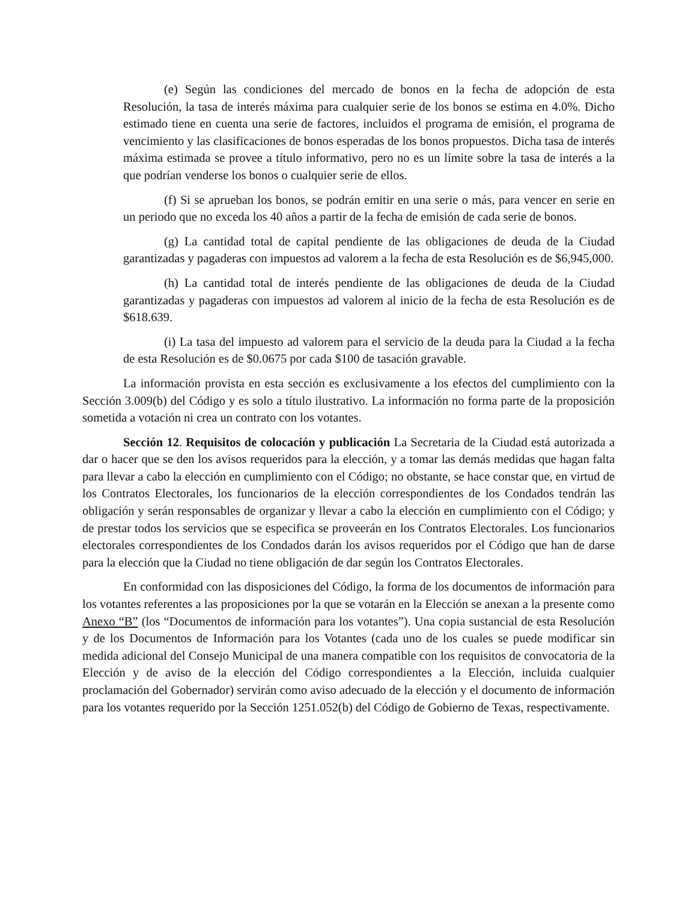(e) Según las condiciones del mercado de bonos en la fecha de adopción de esta Resolución, la tasa de interés máxima para cualquier serie de los bonos se estima en 4.0%. Dicho estimado tiene en cuenta una serie de factores, incluidos el programa de emisión, el programa de vencimiento y las clasificaciones de bonos esperadas de los bonos propuestos. Dicha tasa de interés máxima estimada se provee a título informativo, pero no es un límite sobre la tasa de interés a la que podrían venderse los bonos o cualquier serie de ellos.
(f) Si se aprueban los bonos, se podrán emitir en una serie o más, para vencer en serie en un periodo que no exceda los 40 años a partir de la fecha de emisión de cada serie de bonos.
(g) La cantidad total de capital pendiente de las obligaciones de deuda de la Ciudad garantizadas y pagaderas con impuestos ad valorem a la fecha de esta Resolución es de $6,945,000.
(h) La cantidad total de interés pendiente de las obligaciones de deuda de la Ciudad garantizadas y pagaderas con impuestos ad valorem al inicio de la fecha de esta Resolución es de $618.639.
(i) La tasa del impuesto ad valorem para el servicio de la deuda para la Ciudad a la fecha de esta Resolución es de $0.0675 por cada $100 de tasación gravable.
La información provista en esta sección es exclusivamente a los efectos del cumplimiento con la Sección 3.009(b) del Código y es solo a título ilustrativo. La información no forma parte de la proposición sometida a votación ni crea un contrato con los votantes.
Sección 12. Requisitos de colocación y publicación La Secretaria de la Ciudad está autorizada a dar o hacer que se den los avisos requeridos para la elección, y a tomar las demás medidas que hagan falta para llevar a cabo la elección en cumplimiento con el Código; no obstante, se hace constar que, en virtud de los Contratos Electorales, los funcionarios de la elección correspondientes de los Condados tendrán las obligación y serán responsables de organizar y llevar a cabo la elección en cumplimiento con el Código; y de prestar todos los servicios que se especifica se proveerán en los Contratos Electorales. Los funcionarios electorales correspondientes de los Condados darán los avisos requeridos por el Código que han de darse para la elección que la Ciudad no tiene obligación de dar según los Contratos Electorales.
En conformidad con las disposiciones del Código, la forma de los documentos de información para los votantes referentes a las proposiciones por la que se votarán en la Elección se anexan a la presente como Anexo “B” (los “Documentos de información para los votantes”). Una copia sustancial de esta Resolución y de los Documentos de Información para los Votantes (cada uno de los cuales se puede modificar sin medida adicional del Consejo Municipal de una manera compatible con los requisitos de convocatoria de la Elección y de aviso de la elección del Código correspondientes a la Elección, incluida cualquier proclamación del Gobernador) servirán como aviso adecuado de la elección y el documento de información para los votantes requerido por la Sección 1251.052(b) del Código de Gobierno de Texas, respectivamente.